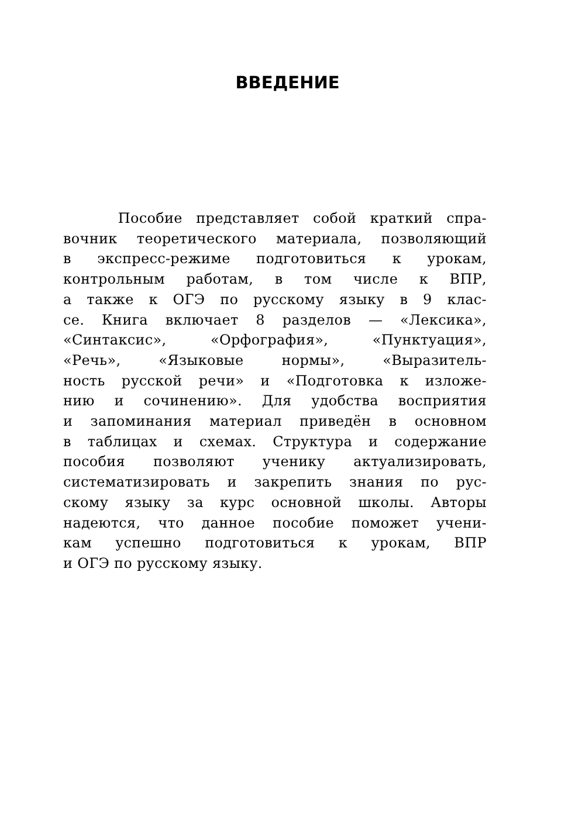ВВЕДЕНИЕ
Пособие представляет собой краткий спра-
вочник теоретического материала, позволяющий
в экспресс-режиме подготовиться к урокам,
контрольным работам, в том числе к ВПР,
а также к ОГЭ по русскому языку в 9 клас-
се. Книга включает 8 разделов — «Лексика»,
«Синтаксис», «Орфография», «Пунктуация»,
«Речь», «Языковые нормы», «Выразитель-
ность русской речи» и «Подготовка к изложе-
нию и сочинению». Для удобства восприятия
и запоминания материал приведён в основном
в таблицах и схемах. Структура и содержание
пособия позволяют ученику актуализировать,
систематизировать и закрепить знания по рус-
скому языку за курс основной школы. Авторы
надеются, что данное пособие поможет учени-
кам успешно подготовиться к урокам, ВПР
и ОГЭ по русскому языку.